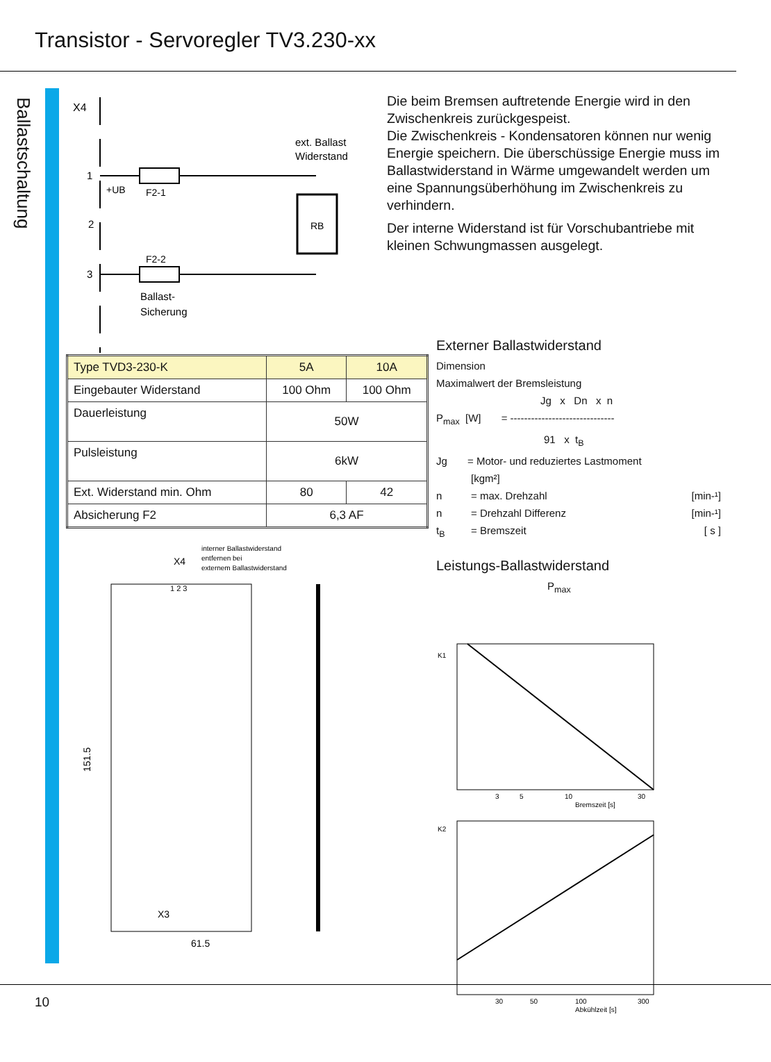Transistor - Servoregler TV3.230-xx
Ballastschaltung
X4
1
2
3
+UB
F2-1
F2-2
RB
ext. Ballast
Widerstand
Ballast-
Sicherung
| Type TVD3-230-K | 5A | 10A |
| Eingebauter Widerstand | 100 Ohm | 100 Ohm |
| Dauerleistung | 50W | |
| Pulsleistung | 6kW | |
| Ext. Widerstand min. Ohm | 80 | 42 |
| Absicherung F2 | 6,3 AF | |
interner Ballastwiderstand
entfernen bei
externem Ballastwiderstand
X4
1 2 3
61.5
151.5
X3
Die beim Bremsen auftretende Energie wird in den Zwischenkreis zurückgespeist.
Die Zwischenkreis - Kondensatoren können nur wenig Energie speichern. Die überschüssige Energie muss im Ballastwiderstand in Wärme umgewandelt werden um eine Spannungsüberhöhung im Zwischenkreis zu verhindern.
Der interne Widerstand ist für Vorschubantriebe mit kleinen Schwungmassen ausgelegt.
Externer Ballastwiderstand
Dimension
Maximalwert der Bremsleistung
Jg x Dn x n
P<sub>max</sub> [W] = ------------------------------
91 x t<sub>B</sub>
Jg = Motor- und reduziertes Lastmoment
[kgm²]
n = max. Drehzahl [min-¹]
n = Drehzahl Differenz [min-¹]
t<sub>B</sub> = Bremszeit [ s ]
Leistungs-Ballastwiderstand
P<sub>max</sub>
K1
3
5
10
30
Bremszeit [s]
K2
30
50
100
300
Abkühlzeit [s]
10